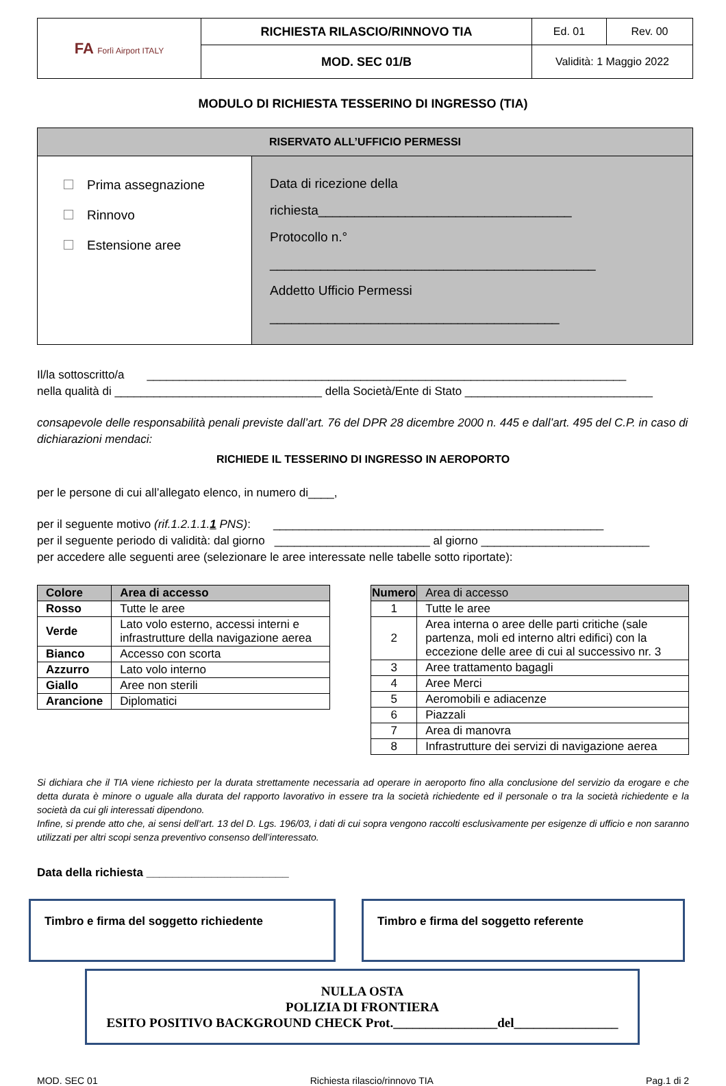| FA Forlì Airport ITALY | RICHIESTA RILASCIO/RINNOVO TIA | Ed. 01 | Rev. 00 |
| | MOD. SEC 01/B | Validità: 1 Maggio 2022 | |
MODULO DI RICHIESTA TESSERINO DI INGRESSO (TIA)
| RISERVATO ALL’UFFICIO PERMESSI | |
| --- | --- |
| Prima assegnazione Rinnovo Estensione aree | Data di ricezione della richiesta___________________________________ Protocollo n.° _____________________________________________ Addetto Ufficio Permessi ________________________________________ |
Il/la sottoscritto/a __________________________________________________________________________
nella qualità di ________________________________ della Società/Ente di Stato _____________________________
consapevole delle responsabilità penali previste dall’art. 76 del DPR 28 dicembre 2000 n. 445 e dall’art. 495 del C.P. in caso di dichiarazioni mendaci:
RICHIEDE IL TESSERINO DI INGRESSO IN AEROPORTO
per le persone di cui all’allegato elenco, in numero di____,
per il seguente motivo (rif.1.2.1.1.1 PNS): ___________________________________________________
per il seguente periodo di validità: dal giorno ________________________ al giorno __________________________
per accedere alle seguenti aree (selezionare le aree interessate nelle tabelle sotto riportate):
| Colore | Area di accesso |
| --- | --- |
| Rosso | Tutte le aree |
| Verde | Lato volo esterno, accessi interni e infrastrutture della navigazione aerea |
| Bianco | Accesso con scorta |
| Azzurro | Lato volo interno |
| Giallo | Aree non sterili |
| Arancione | Diplomatici |
| Numero | Area di accesso |
| --- | --- |
| 1 | Tutte le aree |
| 2 | Area interna o aree delle parti critiche (sale partenza, moli ed interno altri edifici) con la eccezione delle aree di cui al successivo nr. 3 |
| 3 | Aree trattamento bagagli |
| 4 | Aree Merci |
| 5 | Aeromobili e adiacenze |
| 6 | Piazzali |
| 7 | Area di manovra |
| 8 | Infrastrutture dei servizi di navigazione aerea |
Si dichiara che il TIA viene richiesto per la durata strettamente necessaria ad operare in aeroporto fino alla conclusione del servizio da erogare e che detta durata è minore o uguale alla durata del rapporto lavorativo in essere tra la società richiedente ed il personale o tra la società richiedente e la società da cui gli interessati dipendono.
Infine, si prende atto che, ai sensi dell’art. 13 del D. Lgs. 196/03, i dati di cui sopra vengono raccolti esclusivamente per esigenze di ufficio e non saranno utilizzati per altri scopi senza preventivo consenso dell’interessato.
Data della richiesta ______________________
Timbro e firma del soggetto richiedente Timbro e firma del soggetto referente
NULLA OSTA
POLIZIA DI FRONTIERA
ESITO POSITIVO BACKGROUND CHECK Prot.________________del________________
MOD. SEC 01 Richiesta rilascio/rinnovo TIA Pag.1 di 2